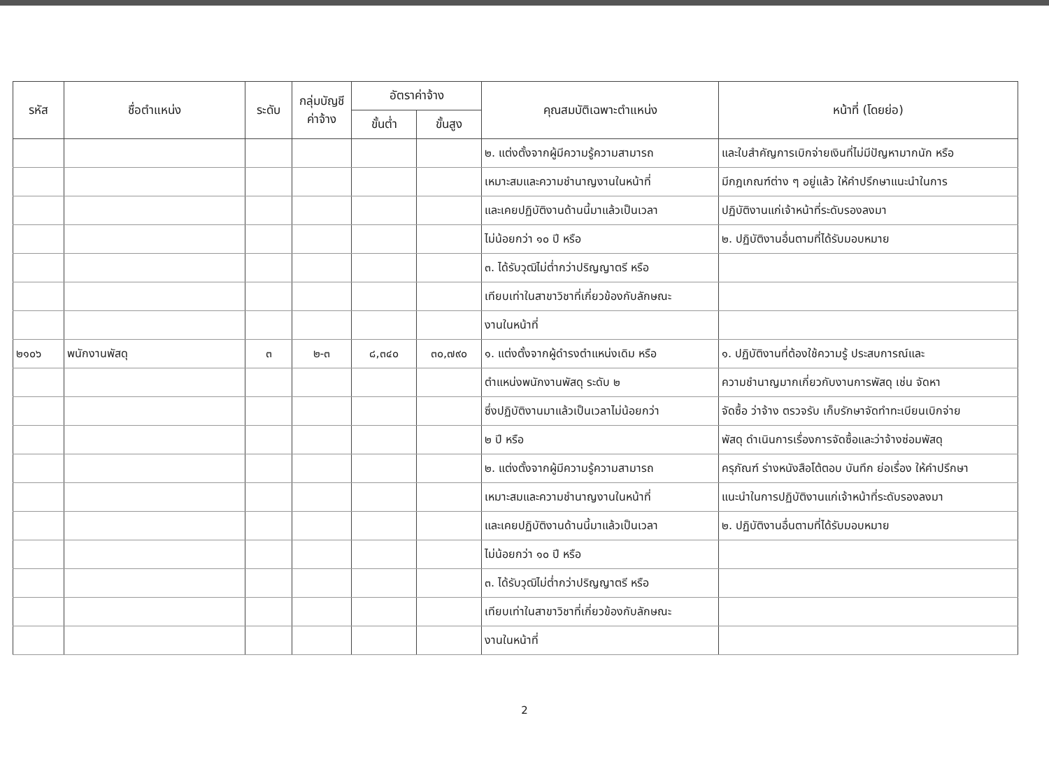| รหัส | ชื่อตำแหน่ง | ระดับ | กลุ่มบัญชี ค่าจ้าง | อัตราค่าจ้าง | | คุณสมบัติเฉพาะตำแหน่ง | หน้าที่ (โดยย่อ) |
| --- | --- | --- | --- | --- | --- | --- | --- |
| | | | | ขั้นต่ำ | ขั้นสูง | | |
| | | | | | | ๒. แต่งตั้งจากผู้มีความรู้ความสามารถ | และใบสำคัญการเบิกจ่ายเงินที่ไม่มีปัญหามากนัก หรือ |
| | | | | | | เหมาะสมและความชำนาญงานในหน้าที่ | มีกฎเกณฑ์ต่าง ๆ อยู่แล้ว ให้คำปรึกษาแนะนำในการ |
| | | | | | | และเคยปฏิบัติงานด้านนี้มาแล้วเป็นเวลา | ปฏิบัติงานแก่เจ้าหน้าที่ระดับรองลงมา |
| | | | | | | ไม่น้อยกว่า ๑๐ ปี หรือ | ๒. ปฏิบัติงานอื่นตามที่ได้รับมอบหมาย |
| | | | | | | ๓. ได้รับวุฒิไม่ต่ำกว่าปริญญาตรี หรือ | |
| | | | | | | เทียบเท่าในสาขาวิชาที่เกี่ยวข้องกับลักษณะ | |
| | | | | | | งานในหน้าที่ | |
| ๒๑๐๖ | พนักงานพัสดุ | ๓ | ๒-๓ | ๘,๓๔๐ | ๓๐,๗๙๐ | ๑. แต่งตั้งจากผู้ดำรงตำแหน่งเดิม หรือ | ๑. ปฏิบัติงานที่ต้องใช้ความรู้ ประสบการณ์และ |
| | | | | | | ตำแหน่งพนักงานพัสดุ ระดับ ๒ | ความชำนาญมากเกี่ยวกับงานการพัสดุ เช่น จัดหา |
| | | | | | | ซึ่งปฏิบัติงานมาแล้วเป็นเวลาไม่น้อยกว่า | จัดซื้อ ว่าจ้าง ตรวจรับ เก็บรักษาจัดทำทะเบียนเบิกจ่าย |
| | | | | | | ๒ ปี หรือ | พัสดุ ดำเนินการเรื่องการจัดซื้อและว่าจ้างซ่อมพัสดุ |
| | | | | | | ๒. แต่งตั้งจากผู้มีความรู้ความสามารถ | ครุภัณฑ์ ร่างหนังสือโต้ตอบ บันทึก ย่อเรื่อง ให้คำปรึกษา |
| | | | | | | เหมาะสมและความชำนาญงานในหน้าที่ | แนะนำในการปฏิบัติงานแก่เจ้าหน้าที่ระดับรองลงมา |
| | | | | | | และเคยปฏิบัติงานด้านนี้มาแล้วเป็นเวลา | ๒. ปฏิบัติงานอื่นตามที่ได้รับมอบหมาย |
| | | | | | | ไม่น้อยกว่า ๑๐ ปี หรือ | |
| | | | | | | ๓. ได้รับวุฒิไม่ต่ำกว่าปริญญาตรี หรือ | |
| | | | | | | เทียบเท่าในสาขาวิชาที่เกี่ยวข้องกับลักษณะ | |
| | | | | | | งานในหน้าที่ | |
2